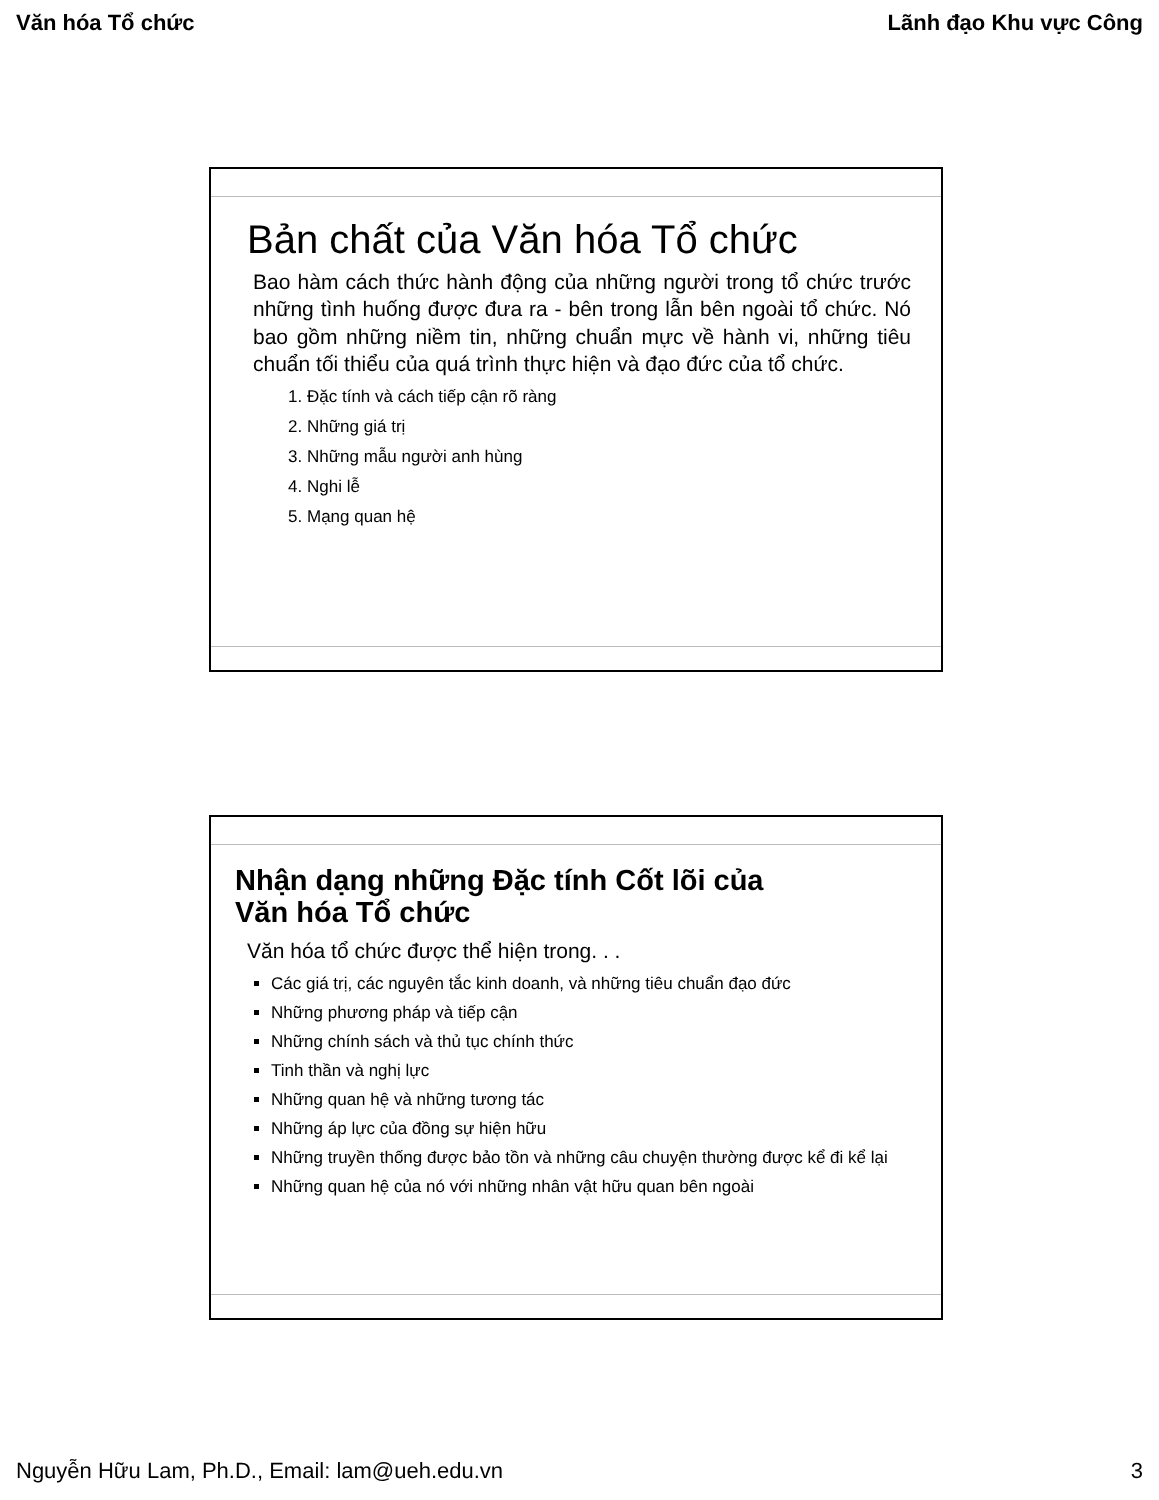Văn hóa Tổ chức Lãnh đạo Khu vực Công
Bản chất của Văn hóa Tổ chức
Bao hàm cách thức hành động của những người trong tổ chức trước những tình huống được đưa ra - bên trong lẫn bên ngoài tổ chức. Nó bao gồm những niềm tin, những chuẩn mực về hành vi, những tiêu chuẩn tối thiểu của quá trình thực hiện và đạo đức của tổ chức.
1. Đặc tính và cách tiếp cận rõ ràng
2. Những giá trị
3. Những mẫu người anh hùng
4. Nghi lễ
5. Mạng quan hệ
Nhận dạng những Đặc tính Cốt lõi của
Văn hóa Tổ chức
Văn hóa tổ chức được thể hiện trong. . .
Các giá trị, các nguyên tắc kinh doanh, và những tiêu chuẩn đạo đức
Những phương pháp và tiếp cận
Những chính sách và thủ tục chính thức
Tinh thần và nghị lực
Những quan hệ và những tương tác
Những áp lực của đồng sự hiện hữu
Những truyền thống được bảo tồn và những câu chuyện thường được kể đi kể lại
Những quan hệ của nó với những nhân vật hữu quan bên ngoài
Nguyễn Hữu Lam, Ph.D., Email: lam@ueh.edu.vn 3